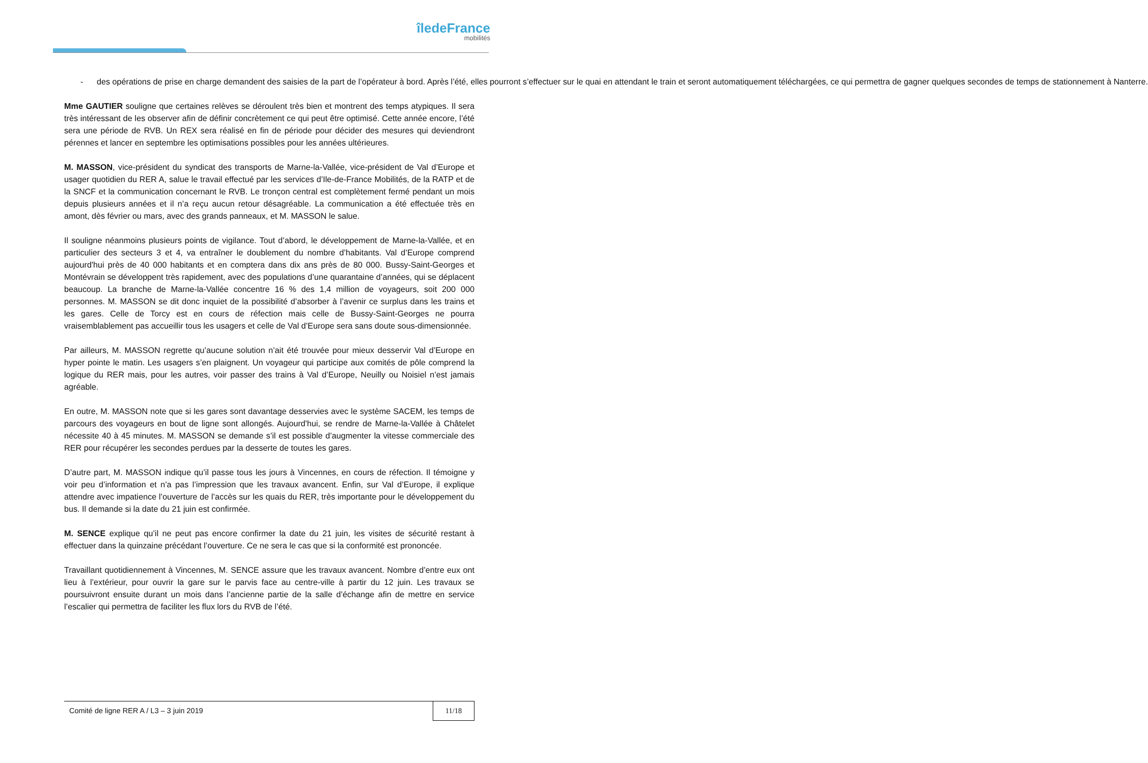îledeFrance
mobilités
- des opérations de prise en charge demandent des saisies de la part de l’opérateur à bord. Après l’été, elles pourront s’effectuer sur le quai en attendant le train et seront automatiquement téléchargées, ce qui permettra de gagner quelques secondes de temps de stationnement à Nanterre.
Mme GAUTIER souligne que certaines relèves se déroulent très bien et montrent des temps atypiques. Il sera très intéressant de les observer afin de définir concrètement ce qui peut être optimisé. Cette année encore, l’été sera une période de RVB. Un REX sera réalisé en fin de période pour décider des mesures qui deviendront pérennes et lancer en septembre les optimisations possibles pour les années ultérieures.
M. MASSON, vice-président du syndicat des transports de Marne-la-Vallée, vice-président de Val d’Europe et usager quotidien du RER A, salue le travail effectué par les services d’Ile-de-France Mobilités, de la RATP et de la SNCF et la communication concernant le RVB. Le tronçon central est complètement fermé pendant un mois depuis plusieurs années et il n’a reçu aucun retour désagréable. La communication a été effectuée très en amont, dès février ou mars, avec des grands panneaux, et M. MASSON le salue.
Il souligne néanmoins plusieurs points de vigilance. Tout d’abord, le développement de Marne-la-Vallée, et en particulier des secteurs 3 et 4, va entraîner le doublement du nombre d’habitants. Val d’Europe comprend aujourd'hui près de 40 000 habitants et en comptera dans dix ans près de 80 000. Bussy-Saint-Georges et Montévrain se développent très rapidement, avec des populations d’une quarantaine d’années, qui se déplacent beaucoup. La branche de Marne-la-Vallée concentre 16 % des 1,4 million de voyageurs, soit 200 000 personnes. M. MASSON se dit donc inquiet de la possibilité d’absorber à l’avenir ce surplus dans les trains et les gares. Celle de Torcy est en cours de réfection mais celle de Bussy-Saint-Georges ne pourra vraisemblablement pas accueillir tous les usagers et celle de Val d’Europe sera sans doute sous-dimensionnée.
Par ailleurs, M. MASSON regrette qu’aucune solution n’ait été trouvée pour mieux desservir Val d’Europe en hyper pointe le matin. Les usagers s’en plaignent. Un voyageur qui participe aux comités de pôle comprend la logique du RER mais, pour les autres, voir passer des trains à Val d’Europe, Neuilly ou Noisiel n’est jamais agréable.
En outre, M. MASSON note que si les gares sont davantage desservies avec le système SACEM, les temps de parcours des voyageurs en bout de ligne sont allongés. Aujourd'hui, se rendre de Marne-la-Vallée à Châtelet nécessite 40 à 45 minutes. M. MASSON se demande s’il est possible d’augmenter la vitesse commerciale des RER pour récupérer les secondes perdues par la desserte de toutes les gares.
D’autre part, M. MASSON indique qu’il passe tous les jours à Vincennes, en cours de réfection. Il témoigne y voir peu d’information et n’a pas l’impression que les travaux avancent. Enfin, sur Val d’Europe, il explique attendre avec impatience l’ouverture de l’accès sur les quais du RER, très importante pour le développement du bus. Il demande si la date du 21 juin est confirmée.
M. SENCE explique qu’il ne peut pas encore confirmer la date du 21 juin, les visites de sécurité restant à effectuer dans la quinzaine précédant l’ouverture. Ce ne sera le cas que si la conformité est prononcée.
Travaillant quotidiennement à Vincennes, M. SENCE assure que les travaux avancent. Nombre d’entre eux ont lieu à l’extérieur, pour ouvrir la gare sur le parvis face au centre-ville à partir du 12 juin. Les travaux se poursuivront ensuite durant un mois dans l’ancienne partie de la salle d’échange afin de mettre en service l’escalier qui permettra de faciliter les flux lors du RVB de l’été.
Comité de ligne RER A / L3 – 3 juin 2019
11/18